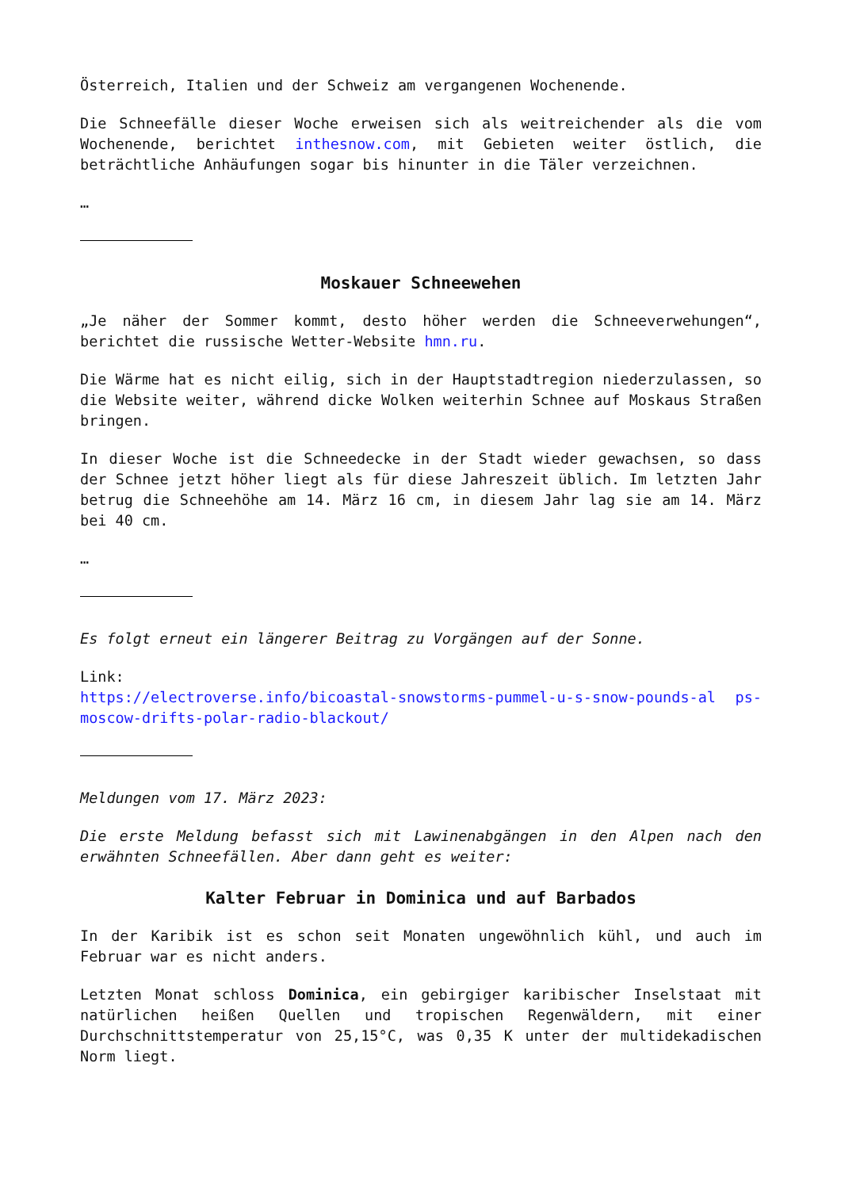Österreich, Italien und der Schweiz am vergangenen Wochenende.
Die Schneefälle dieser Woche erweisen sich als weitreichender als die vom Wochenende, berichtet inthesnow.com, mit Gebieten weiter östlich, die beträchtliche Anhäufungen sogar bis hinunter in die Täler verzeichnen.
…
Moskauer Schneewehen
„Je näher der Sommer kommt, desto höher werden die Schneeverwehungen“, berichtet die russische Wetter-Website hmn.ru.
Die Wärme hat es nicht eilig, sich in der Hauptstadtregion niederzulassen, so die Website weiter, während dicke Wolken weiterhin Schnee auf Moskaus Straßen bringen.
In dieser Woche ist die Schneedecke in der Stadt wieder gewachsen, so dass der Schnee jetzt höher liegt als für diese Jahreszeit üblich. Im letzten Jahr betrug die Schneehöhe am 14. März 16 cm, in diesem Jahr lag sie am 14. März bei 40 cm.
…
Es folgt erneut ein längerer Beitrag zu Vorgängen auf der Sonne.
Link:
https://electroverse.info/bicoastal-snowstorms-pummel-u-s-snow-pounds-al ps-moscow-drifts-polar-radio-blackout/
Meldungen vom 17. März 2023:
Die erste Meldung befasst sich mit Lawinenabgängen in den Alpen nach den erwähnten Schneefällen. Aber dann geht es weiter:
Kalter Februar in Dominica und auf Barbados
In der Karibik ist es schon seit Monaten ungewöhnlich kühl, und auch im Februar war es nicht anders.
Letzten Monat schloss Dominica, ein gebirgiger karibischer Inselstaat mit natürlichen heißen Quellen und tropischen Regenwäldern, mit einer Durchschnittstemperatur von 25,15°C, was 0,35 K unter der multidekadischen Norm liegt.